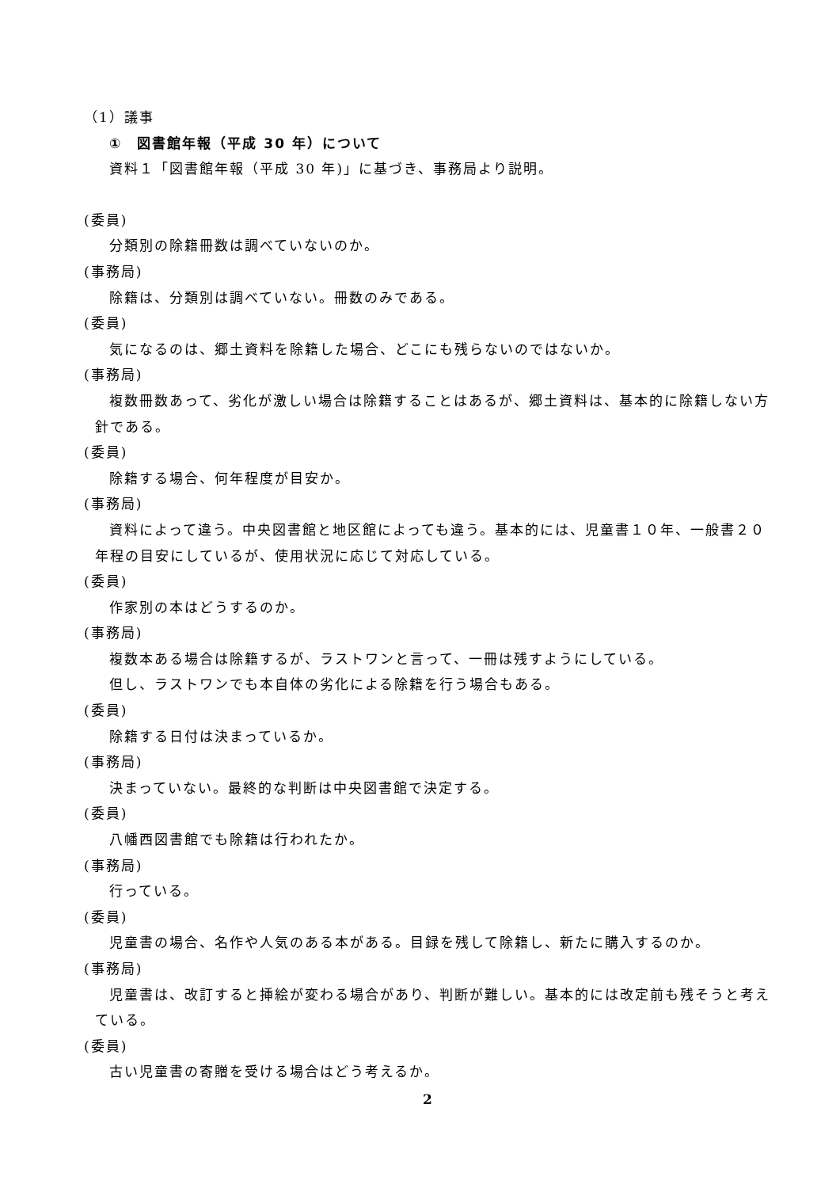（1）議事
①　図書館年報（平成 30 年）について
資料１「図書館年報（平成 30 年)」に基づき、事務局より説明。
(委員)
分類別の除籍冊数は調べていないのか。
(事務局)
除籍は、分類別は調べていない。冊数のみである。
(委員)
気になるのは、郷土資料を除籍した場合、どこにも残らないのではないか。
(事務局)
複数冊数あって、劣化が激しい場合は除籍することはあるが、郷土資料は、基本的に除籍しない方針である。
(委員)
除籍する場合、何年程度が目安か。
(事務局)
資料によって違う。中央図書館と地区館によっても違う。基本的には、児童書１０年、一般書２０年程の目安にしているが、使用状況に応じて対応している。
(委員)
作家別の本はどうするのか。
(事務局)
複数本ある場合は除籍するが、ラストワンと言って、一冊は残すようにしている。
但し、ラストワンでも本自体の劣化による除籍を行う場合もある。
(委員)
除籍する日付は決まっているか。
(事務局)
決まっていない。最終的な判断は中央図書館で決定する。
(委員)
八幡西図書館でも除籍は行われたか。
(事務局)
行っている。
(委員)
児童書の場合、名作や人気のある本がある。目録を残して除籍し、新たに購入するのか。
(事務局)
児童書は、改訂すると挿絵が変わる場合があり、判断が難しい。基本的には改定前も残そうと考えている。
(委員)
古い児童書の寄贈を受ける場合はどう考えるか。
2